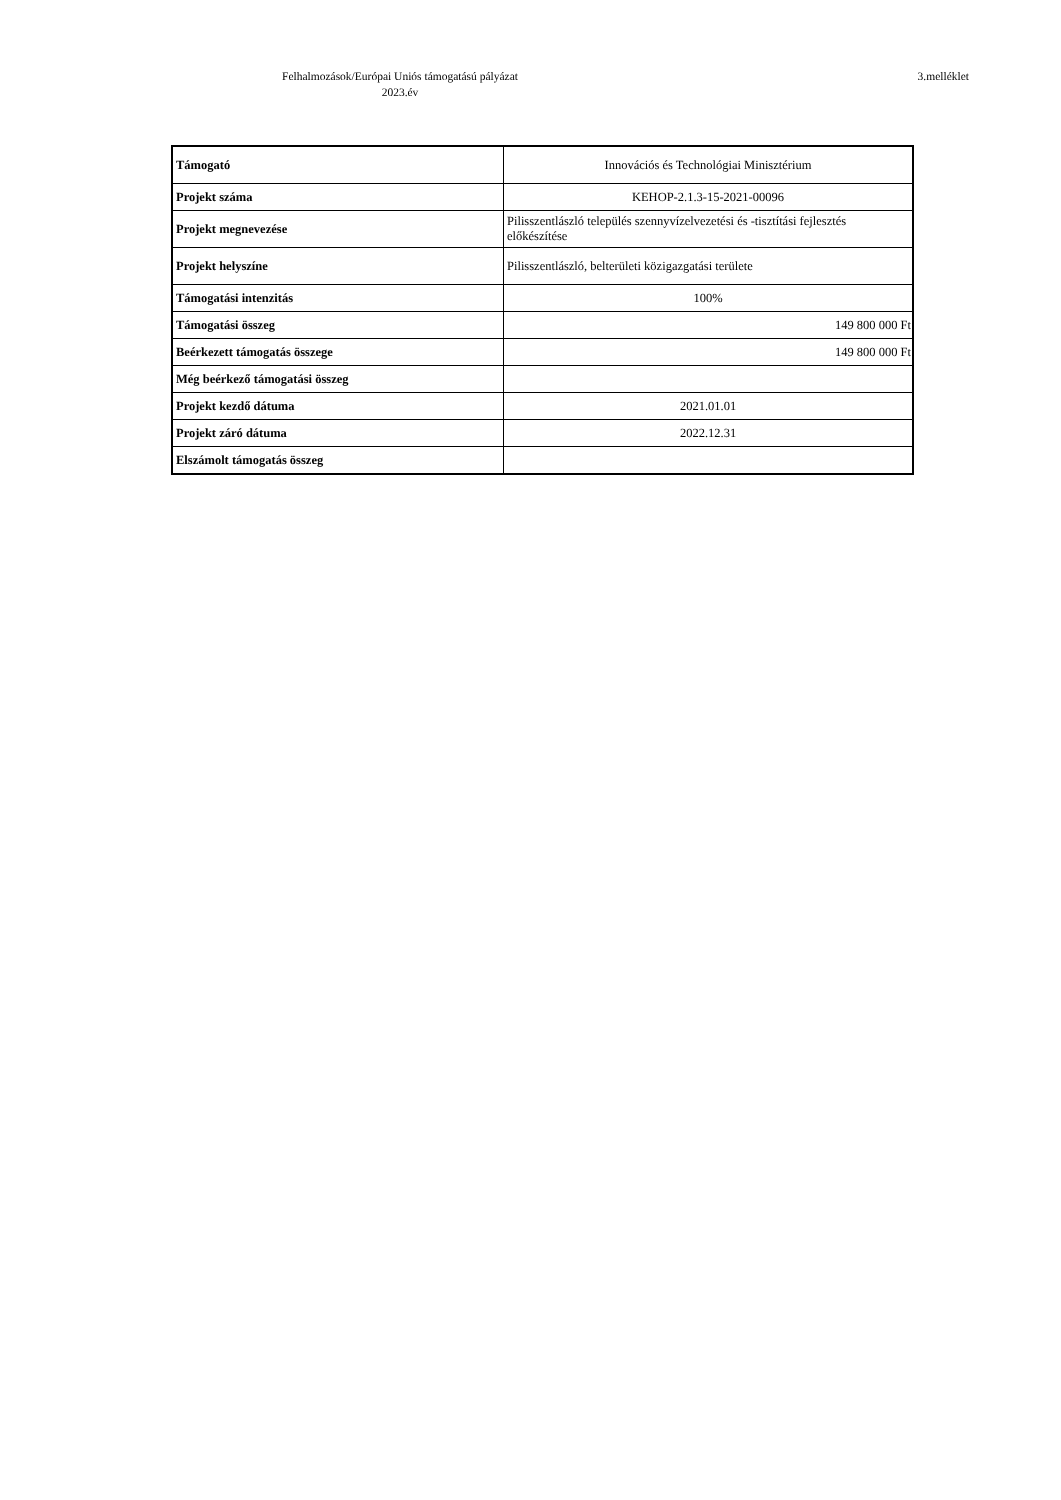Felhalmozások/Európai Uniós támogatású pályázat
2023.év
3.melléklet
| Támogató | Innovációs és Technológiai Minisztérium |
| Projekt száma | KEHOP-2.1.3-15-2021-00096 |
| Projekt megnevezése | Pilisszentlászló település szennyvízelvezetési és -tisztítási fejlesztés előkészítése |
| Projekt helyszíne | Pilisszentlászló, belterületi közigazgatási területe |
| Támogatási intenzitás | 100% |
| Támogatási összeg | 149 800 000 Ft |
| Beérkezett támogatás összege | 149 800 000 Ft |
| Még beérkező támogatási összeg | |
| Projekt kezdő dátuma | 2021.01.01 |
| Projekt záró dátuma | 2022.12.31 |
| Elszámolt támogatás összeg | |